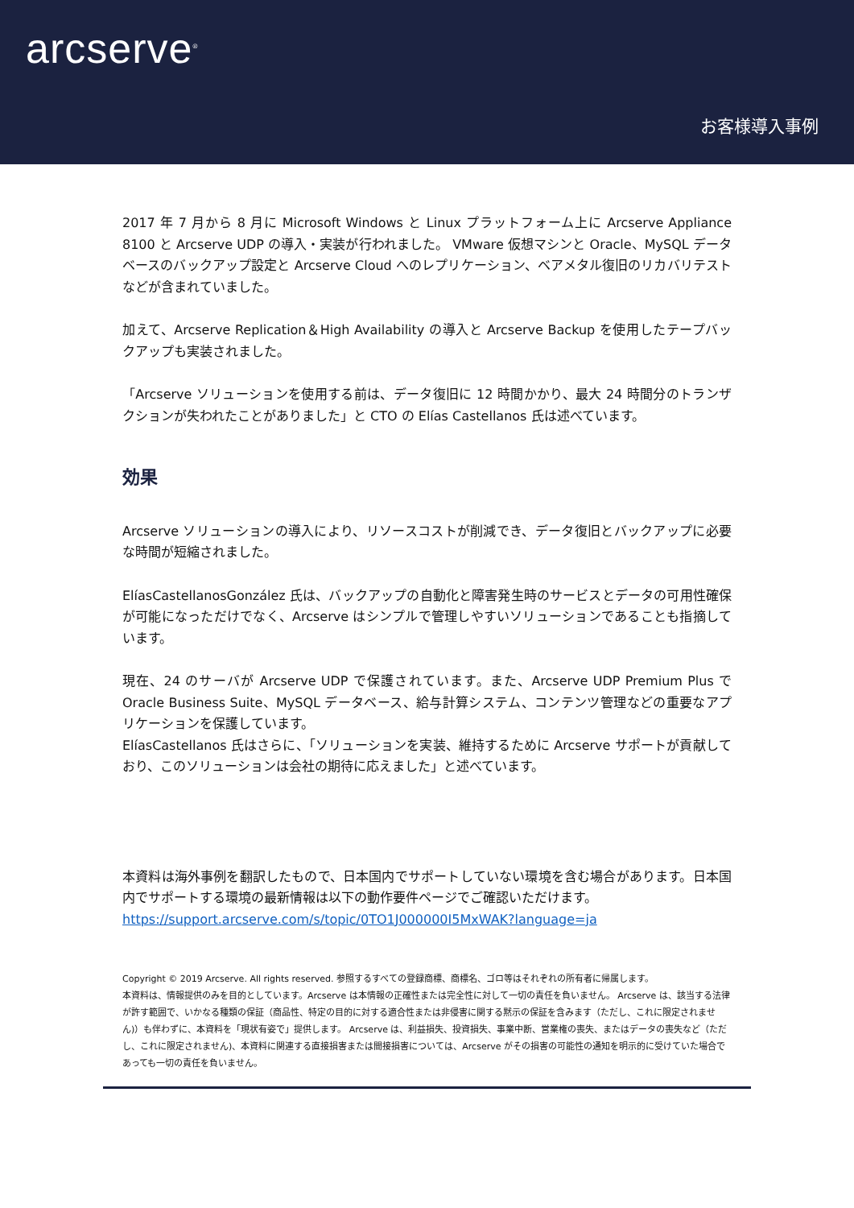arcserve<sup>®</sup>
お客様導入事例
2017 年 7 月から 8 月に Microsoft Windows と Linux プラットフォーム上に Arcserve Appliance 8100 と Arcserve UDP の導入・実装が行われました。 VMware 仮想マシンと Oracle、MySQL データベースのバックアップ設定と Arcserve Cloud へのレプリケーション、ベアメタル復旧のリカバリテストなどが含まれていました。
加えて、Arcserve Replication＆High Availability の導入と Arcserve Backup を使用したテープバックアップも実装されました。
「Arcserve ソリューションを使用する前は、データ復旧に 12 時間かかり、最大 24 時間分のトランザクションが失われたことがありました」と CTO の Elías Castellanos 氏は述べています。
効果
Arcserve ソリューションの導入により、リソースコストが削減でき、データ復旧とバックアップに必要な時間が短縮されました。
ElíasCastellanosGonzález 氏は、バックアップの自動化と障害発生時のサービスとデータの可用性確保が可能になっただけでなく、Arcserve はシンプルで管理しやすいソリューションであることも指摘しています。
現在、24 のサーバが Arcserve UDP で保護されています。また、Arcserve UDP Premium Plus で Oracle Business Suite、MySQL データベース、給与計算システム、コンテンツ管理などの重要なアプリケーションを保護しています。
ElíasCastellanos 氏はさらに、「ソリューションを実装、維持するために Arcserve サポートが貢献しており、このソリューションは会社の期待に応えました」と述べています。
本資料は海外事例を翻訳したもので、日本国内でサポートしていない環境を含む場合があります。日本国内でサポートする環境の最新情報は以下の動作要件ページでご確認いただけます。
https://support.arcserve.com/s/topic/0TO1J000000I5MxWAK?language=ja
Copyright © 2019 Arcserve. All rights reserved. 参照するすべての登録商標、商標名、ゴロ等はそれぞれの所有者に帰属します。
本資料は、情報提供のみを目的としています。Arcserve は本情報の正確性または完全性に対して一切の責任を負いません。 Arcserve は、該当する法律が許す範囲で、いかなる種類の保証（商品性、特定の目的に対する適合性または非侵害に関する黙示の保証を含みます（ただし、これに限定されません)）も伴わずに、本資料を「現状有姿で」提供します。 Arcserve は、利益損失、投資損失、事業中断、営業権の喪失、またはデータの喪失など（ただし、これに限定されません)、本資料に関連する直接損害または間接損害については、Arcserve がその損害の可能性の通知を明示的に受けていた場合であっても一切の責任を負いません。